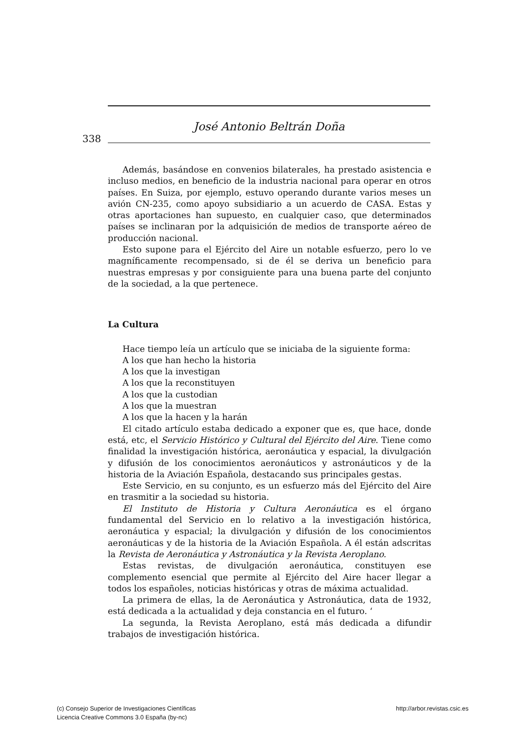José Antonio Beltrán Doña
338
Además, basándose en convenios bilaterales, ha prestado asistencia e incluso medios, en beneficio de la industria nacional para operar en otros países. En Suiza, por ejemplo, estuvo operando durante varios meses un avión CN-235, como apoyo subsidiario a un acuerdo de CASA. Estas y otras aportaciones han supuesto, en cualquier caso, que determinados países se inclinaran por la adquisición de medios de transporte aéreo de producción nacional.
Esto supone para el Ejército del Aire un notable esfuerzo, pero lo ve magníficamente recompensado, si de él se deriva un beneficio para nuestras empresas y por consiguiente para una buena parte del conjunto de la sociedad, a la que pertenece.
La Cultura
Hace tiempo leía un artículo que se iniciaba de la siguiente forma:
A los que han hecho la historia
A los que la investigan
A los que la reconstituyen
A los que la custodian
A los que la muestran
A los que la hacen y la harán
El citado artículo estaba dedicado a exponer que es, que hace, donde está, etc, el Servicio Histórico y Cultural del Ejército del Aire. Tiene como finalidad la investigación histórica, aeronáutica y espacial, la divulgación y difusión de los conocimientos aeronáuticos y astronáuticos y de la historia de la Aviación Española, destacando sus principales gestas.
Este Servicio, en su conjunto, es un esfuerzo más del Ejército del Aire en trasmitir a la sociedad su historia.
El Instituto de Historia y Cultura Aeronáutica es el órgano fundamental del Servicio en lo relativo a la investigación histórica, aeronáutica y espacial; la divulgación y difusión de los conocimientos aeronáuticas y de la historia de la Aviación Española. A él están adscritas la Revista de Aeronáutica y Astronáutica y la Revista Aeroplano.
Estas revistas, de divulgación aeronáutica, constituyen ese complemento esencial que permite al Ejército del Aire hacer llegar a todos los españoles, noticias históricas y otras de máxima actualidad.
La primera de ellas, la de Aeronáutica y Astronáutica, data de 1932, está dedicada a la actualidad y deja constancia en el futuro. ‘
La segunda, la Revista Aeroplano, está más dedicada a difundir trabajos de investigación histórica.
(c) Consejo Superior de Investigaciones Científicas
Licencia Creative Commons 3.0 España (by-nc)
http://arbor.revistas.csic.es